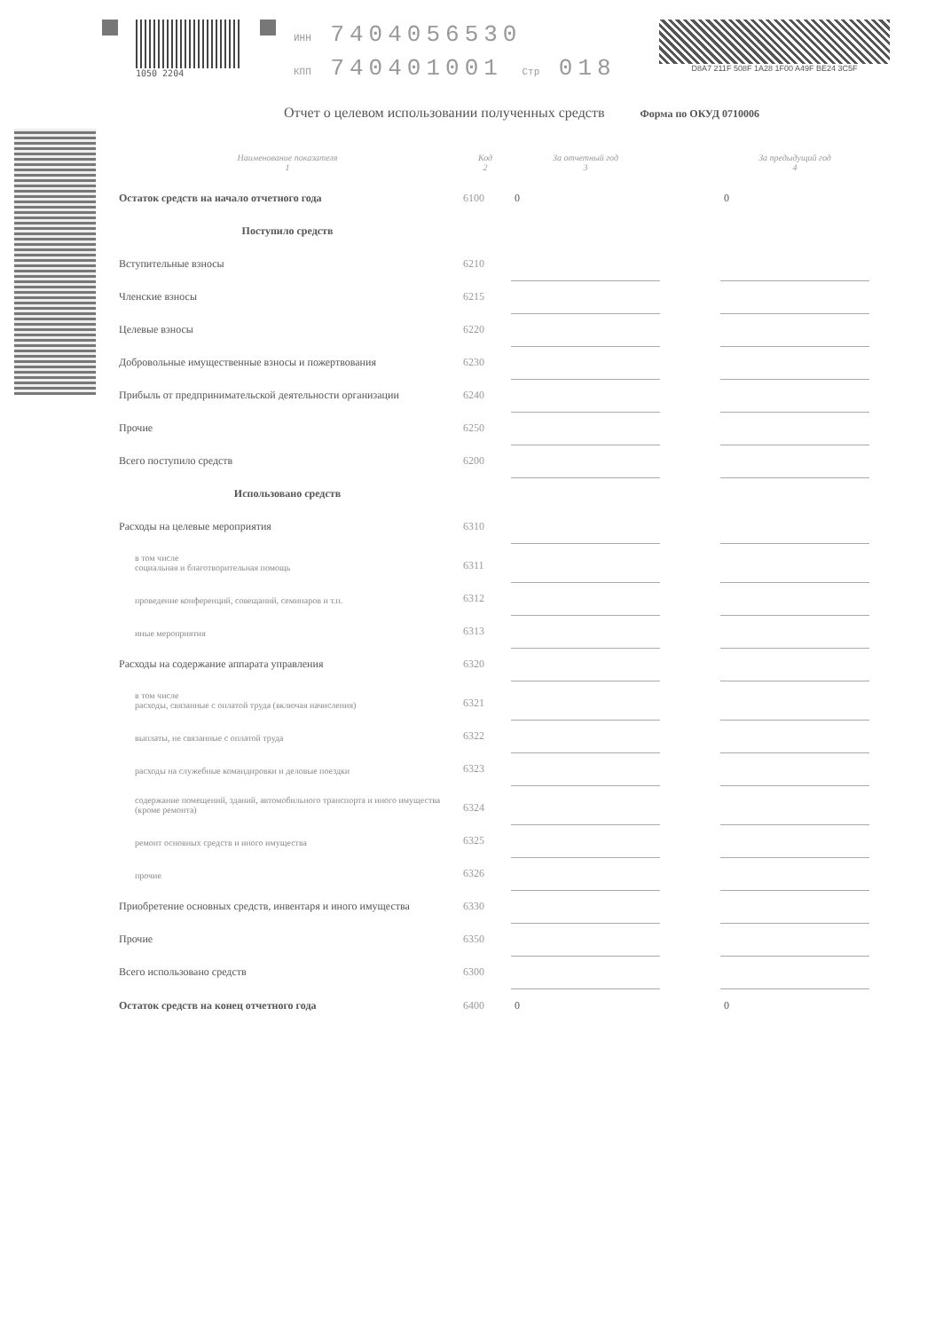1050 2204
ИНН 7404056530
КПП 740401001 Стр 018
D8A7 211F 508F 1A28 1F00 A49F BE24 3C5F
Отчет о целевом использовании полученных средств
Форма по ОКУД 0710006
| Наименование показателя 1 | Код 2 | За отчетный год 3 | | За предыдущий год 4 |
| --- | --- | --- | --- | --- |
| Остаток средств на начало отчетного года | 6100 | 0 | | 0 |
| Поступило средств | | | | |
| Вступительные взносы | 6210 | | | |
| Членские взносы | 6215 | | | |
| Целевые взносы | 6220 | | | |
| Добровольные имущественные взносы и пожертвования | 6230 | | | |
| Прибыль от предпринимательской деятельности организации | 6240 | | | |
| Прочие | 6250 | | | |
| Всего поступило средств | 6200 | | | |
| Использовано средств | | | | |
| Расходы на целевые мероприятия | 6310 | | | |
| в том числе социальная и благотворительная помощь | 6311 | | | |
| проведение конференций, совещаний, семинаров и т.п. | 6312 | | | |
| иные мероприятия | 6313 | | | |
| Расходы на содержание аппарата управления | 6320 | | | |
| в том числе расходы, связанные с оплатой труда (включая начисления) | 6321 | | | |
| выплаты, не связанные с оплатой труда | 6322 | | | |
| расходы на служебные командировки и деловые поездки | 6323 | | | |
| содержание помещений, зданий, автомобильного транспорта и иного имущества (кроме ремонта) | 6324 | | | |
| ремонт основных средств и иного имущества | 6325 | | | |
| прочие | 6326 | | | |
| Приобретение основных средств, инвентаря и иного имущества | 6330 | | | |
| Прочие | 6350 | | | |
| Всего использовано средств | 6300 | | | |
| Остаток средств на конец отчетного года | 6400 | 0 | | 0 |